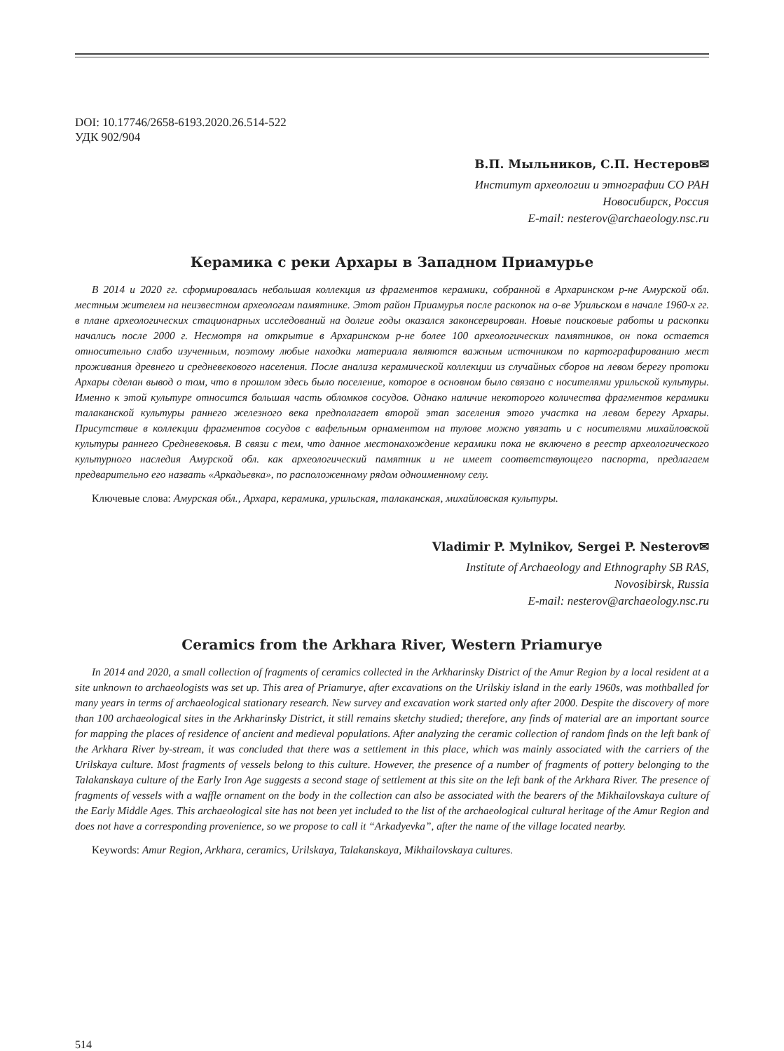DOI: 10.17746/2658-6193.2020.26.514-522
УДК 902/904
В.П. Мыльников, С.П. Нестеров✉
Институт археологии и этнографии СО РАН
Новосибирск, Россия
E-mail: nesterov@archaeology.nsc.ru
Керамика с реки Архары в Западном Приамурье
В 2014 и 2020 гг. сформировалась небольшая коллекция из фрагментов керамики, собранной в Архаринском р-не Амурской обл. местным жителем на неизвестном археологам памятнике. Этот район Приамурья после раскопок на о-ве Урильском в начале 1960-х гг. в плане археологических стационарных исследований на долгие годы оказался законсервирован. Новые поисковые работы и раскопки начались после 2000 г. Несмотря на открытие в Архаринском р-не более 100 археологических памятников, он пока остается относительно слабо изученным, поэтому любые находки материала являются важным источником по картографированию мест проживания древнего и средневекового населения. После анализа керамической коллекции из случайных сборов на левом берегу протоки Архары сделан вывод о том, что в прошлом здесь было поселение, которое в основном было связано с носителями урильской культуры. Именно к этой культуре относится большая часть обломков сосудов. Однако наличие некоторого количества фрагментов керамики талаканской культуры раннего железного века предполагает второй этап заселения этого участка на левом берегу Архары. Присутствие в коллекции фрагментов сосудов с вафельным орнаментом на тулове можно увязать и с носителями михайловской культуры раннего Средневековья. В связи с тем, что данное местонахождение керамики пока не включено в реестр археологического культурного наследия Амурской обл. как археологический памятник и не имеет соответствующего паспорта, предлагаем предварительно его назвать «Аркадьевка», по расположенному рядом одноименному селу.
Ключевые слова: Амурская обл., Архара, керамика, урильская, талаканская, михайловская культуры.
Vladimir P. Mylnikov, Sergei P. Nesterov✉
Institute of Archaeology and Ethnography SB RAS,
Novosibirsk, Russia
E-mail: nesterov@archaeology.nsc.ru
Ceramics from the Arkhara River, Western Priamurye
In 2014 and 2020, a small collection of fragments of ceramics collected in the Arkharinsky District of the Amur Region by a local resident at a site unknown to archaeologists was set up. This area of Priamurye, after excavations on the Urilskiy island in the early 1960s, was mothballed for many years in terms of archaeological stationary research. New survey and excavation work started only after 2000. Despite the discovery of more than 100 archaeological sites in the Arkharinsky District, it still remains sketchy studied; therefore, any finds of material are an important source for mapping the places of residence of ancient and medieval populations. After analyzing the ceramic collection of random finds on the left bank of the Arkhara River by-stream, it was concluded that there was a settlement in this place, which was mainly associated with the carriers of the Urilskaya culture. Most fragments of vessels belong to this culture. However, the presence of a number of fragments of pottery belonging to the Talakanskaya culture of the Early Iron Age suggests a second stage of settlement at this site on the left bank of the Arkhara River. The presence of fragments of vessels with a waffle ornament on the body in the collection can also be associated with the bearers of the Mikhailovskaya culture of the Early Middle Ages. This archaeological site has not been yet included to the list of the archaeological cultural heritage of the Amur Region and does not have a corresponding provenience, so we propose to call it “Arkadyevka”, after the name of the village located nearby.
Keywords: Amur Region, Arkhara, ceramics, Urilskaya, Talakanskaya, Mikhailovskaya cultures.
514